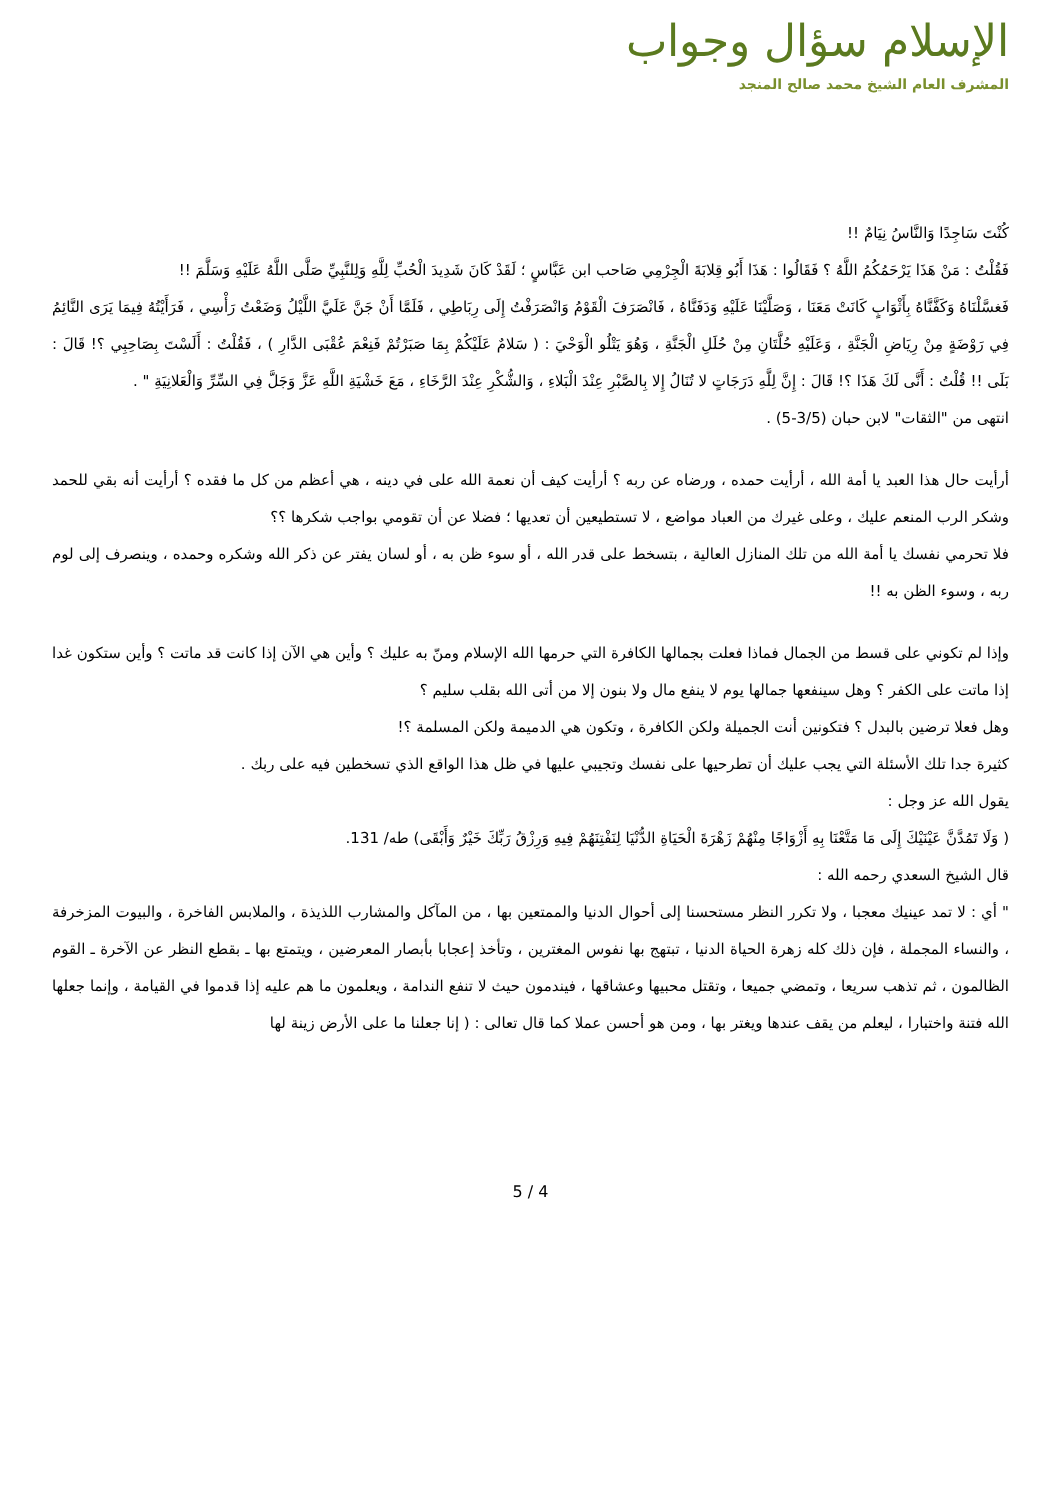الإسلام سؤال وجواب
المشرف العام الشيخ محمد صالح المنجد
كُنْتَ سَاجِدًا وَالنَّاسُ نِيَامٌ !!
فَقُلْتُ : مَنْ هَذَا يَرْحَمُكُمُ اللَّهُ ؟ فَقَالُوا : هَذَا أَبُو قِلابَةَ الْجِرْمِي صَاحب ابن عَبَّاسٍ ؛ لَقَدْ كَانَ شَدِيدَ الْحُبِّ لِلَّهِ وَلِلنَّبِيِّ صَلَّى اللَّهُ عَلَيْهِ وَسَلَّمَ !!
فَغسَّلْنَاهُ وَكَفَّنَّاهُ بِأَثْوَابٍ كَانَتْ مَعَنَا ، وَصَلَّيْنَا عَلَيْهِ وَدَفَنَّاهُ ، فَانْصَرَفَ الْقَوْمُ وَانْصَرَفْتُ إِلَى رِبَاطِي ، فَلَمَّا أَنْ جَنَّ عَلَيَّ اللَّيْلُ وَضَعْتُ رَأْسِي ، فَرَأَيْتُهُ فِيمَا يَرَى النَّائِمُ فِي رَوْضَةٍ مِنْ رِيَاضِ الْجَنَّةِ ، وَعَلَيْهِ حُلَّتَانِ مِنْ حُلَلِ الْجَنَّةِ ، وَهُوَ يَتْلُو الْوَحْيَ : ( سَلامٌ عَلَيْكُمْ بِمَا صَبَرْتُمْ فَنِعْمَ عُقْبَى الدَّارِ ) ، فَقُلْتُ : أَلَسْتَ بِصَاحِبِي ؟! قَالَ : بَلَى !! قُلْتُ : أَنَّى لَكَ هَذَا ؟! قَالَ : إِنَّ لِلَّهِ دَرَجَاتٍ لا تُنَالُ إِلا بِالصَّبْرِ عِنْدَ الْبَلاءِ ، وَالشُّكْرِ عِنْدَ الرَّخَاءِ ، مَعَ خَشْيَةِ اللَّهِ عَزَّ وَجَلَّ فِي السِّرِّ وَالْعَلانِيَةِ " .
انتهى من "الثقات" لابن حبان (3/5-5) .
أرأيت حال هذا العبد يا أمة الله ، أرأيت حمده ، ورضاه عن ربه ؟ أرأيت كيف أن نعمة الله على في دينه ، هي أعظم من كل ما فقده ؟ أرأيت أنه بقي للحمد وشكر الرب المنعم عليك ، وعلى غيرك من العباد مواضع ، لا تستطيعين أن تعديها ؛ فضلا عن أن تقومي بواجب شكرها ؟؟
فلا تحرمي نفسك يا أمة الله من تلك المنازل العالية ، بتسخط على قدر الله ، أو سوء ظن به ، أو لسان يفتر عن ذكر الله وشكره وحمده ، وينصرف إلى لوم ربه ، وسوء الظن به !!
وإذا لم تكوني على قسط من الجمال فماذا فعلت بجمالها الكافرة التي حرمها الله الإسلام ومنّ به عليك ؟ وأين هي الآن إذا كانت قد ماتت ؟ وأين ستكون غدا إذا ماتت على الكفر ؟ وهل سينفعها جمالها يوم لا ينفع مال ولا بنون إلا من أتى الله بقلب سليم ؟
وهل فعلا ترضين بالبدل ؟ فتكونين أنت الجميلة ولكن الكافرة ، وتكون هي الدميمة ولكن المسلمة ؟!
كثيرة جدا تلك الأسئلة التي يجب عليك أن تطرحيها على نفسك وتجيبي عليها في ظل هذا الواقع الذي تسخطين فيه على ربك .
يقول الله عز وجل :
( وَلَا تَمُدَّنَّ عَيْنَيْكَ إِلَى مَا مَتَّعْنَا بِهِ أَزْوَاجًا مِنْهُمْ زَهْرَةَ الْحَيَاةِ الدُّنْيَا لِنَفْتِنَهُمْ فِيهِ وَرِزْقُ رَبِّكَ خَيْرٌ وَأَبْقَى) طه/ 131.
قال الشيخ السعدي رحمه الله :
" أي : لا تمد عينيك معجبا ، ولا تكرر النظر مستحسنا إلى أحوال الدنيا والممتعين بها ، من المآكل والمشارب اللذيذة ، والملابس الفاخرة ، والبيوت المزخرفة ، والنساء المجملة ، فإن ذلك كله زهرة الحياة الدنيا ، تبتهج بها نفوس المغترين ، وتأخذ إعجابا بأبصار المعرضين ، ويتمتع بها ـ بقطع النظر عن الآخرة ـ القوم الظالمون ، ثم تذهب سريعا ، وتمضي جميعا ، وتقتل محبيها وعشاقها ، فيندمون حيث لا تنفع الندامة ، ويعلمون ما هم عليه إذا قدموا في القيامة ، وإنما جعلها الله فتنة واختبارا ، ليعلم من يقف عندها ويغتر بها ، ومن هو أحسن عملا كما قال تعالى : ( إنا جعلنا ما على الأرض زينة لها
5 / 4